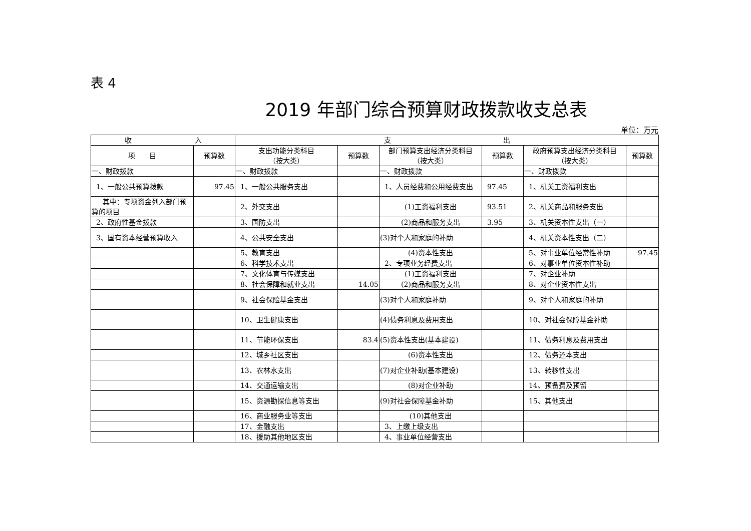表 4
2019 年部门综合预算财政拨款收支总表
单位：万元
| 收 入 | | 支 出 | | | | | |
| --- | --- | --- | --- | --- | --- | --- | --- |
| 项 目 | 预算数 | 支出功能分类科目 （按大类） | 预算数 | 部门预算支出经济分类科目 （按大类） | 预算数 | 政府预算支出经济分类科目 （按大类） | 预算数 |
| 一、财政拨款 | | 一、财政拨款 | | 一、财政拨款 | | 一、财政拨款 | |
| 1、一般公共预算拨款 | 97.45 | 1、一般公共服务支出 | | 1、人员经费和公用经费支出 | 97.45 | 1、机关工资福利支出 | |
| 其中：专项资金列入部门预算的项目 | | 2、外交支出 | | (1)工资福利支出 | 93.51 | 2、机关商品和服务支出 | |
| 2、政府性基金拨款 | | 3、国防支出 | | (2)商品和服务支出 | 3.95 | 3、机关资本性支出（一） | |
| 3、国有资本经营预算收入 | | 4、公共安全支出 | | (3)对个人和家庭的补助 | | 4、机关资本性支出（二） | |
| | | 5、教育支出 | | (4)资本性支出 | | 5、对事业单位经常性补助 | 97.45 |
| | | 6、科学技术支出 | | 2、专项业务经费支出 | | 6、对事业单位资本性补助 | |
| | | 7、文化体育与传媒支出 | | (1)工资福利支出 | | 7、对企业补助 | |
| | | 8、社会保障和就业支出 | 14.05 | (2)商品和服务支出 | | 8、对企业资本性支出 | |
| | | 9、社会保险基金支出 | | (3)对个人和家庭补助 | | 9、对个人和家庭的补助 | |
| | | 10、卫生健康支出 | | (4)债务利息及费用支出 | | 10、对社会保障基金补助 | |
| | | 11、节能环保支出 | 83.4 | (5)资本性支出(基本建设) | | 11、债务利息及费用支出 | |
| | | 12、城乡社区支出 | | (6)资本性支出 | | 12、债务还本支出 | |
| | | 13、农林水支出 | | (7)对企业补助(基本建设) | | 13、转移性支出 | |
| | | 14、交通运输支出 | | (8)对企业补助 | | 14、预备费及预留 | |
| | | 15、资源勘探信息等支出 | | (9)对社会保障基金补助 | | 15、其他支出 | |
| | | 16、商业服务业等支出 | | (10)其他支出 | | | |
| | | 17、金融支出 | | 3、上缴上级支出 | | | |
| | | 18、援助其他地区支出 | | 4、事业单位经营支出 | | | |